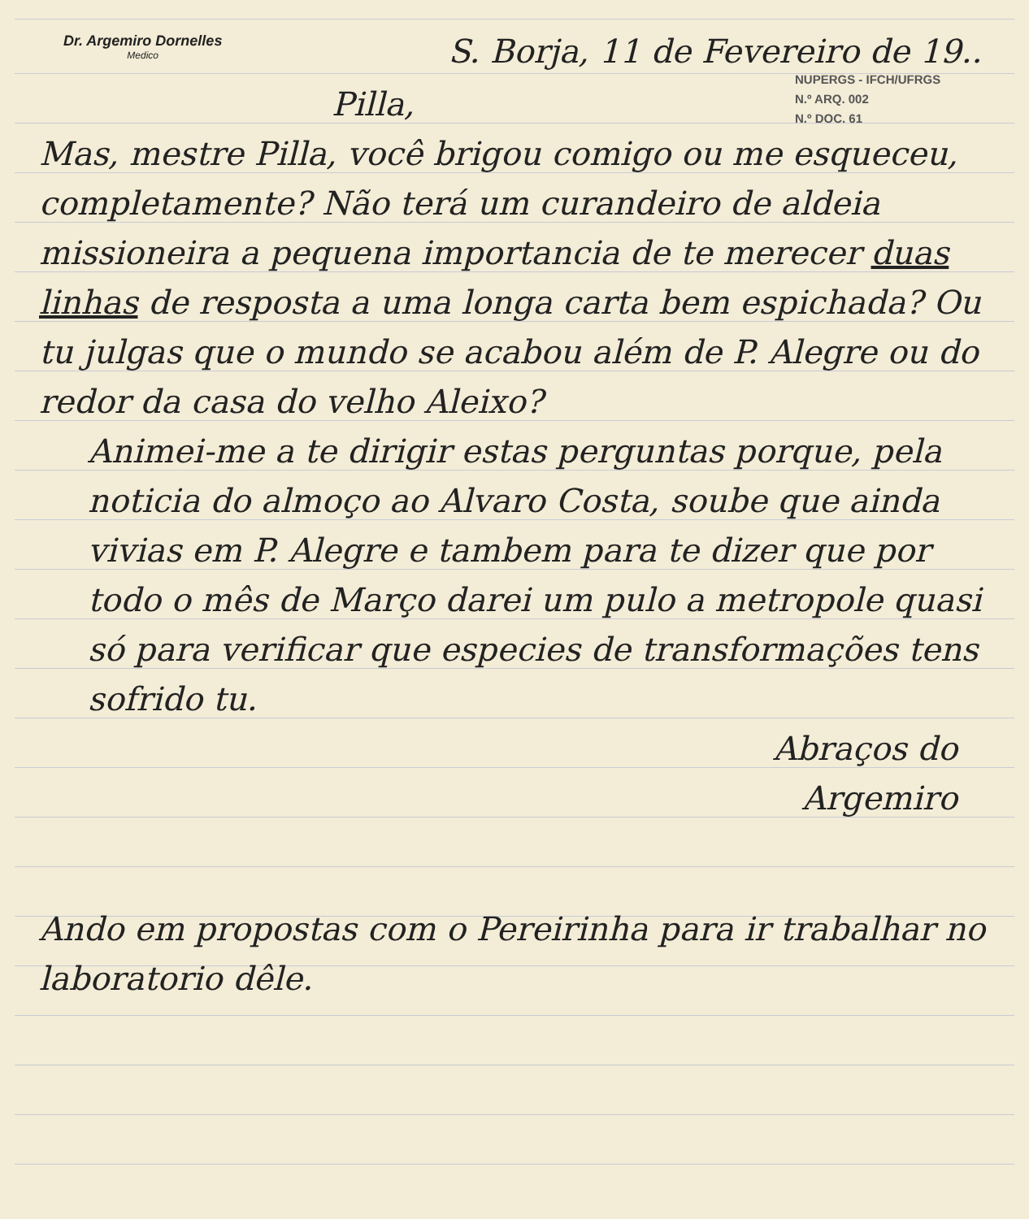Dr. Argemiro Dornelles
Medico
S. Borja, 11 de Fevereiro de 19..
NUPERGS - IFCH/UFRGS
N.º ARQ. 002
N.º DOC. 61
Pilla,
Mas, mestre Pilla, você brigou comigo ou me esqueceu, completamente? Não terá um curandeiro de aldeia missioneira a pequena importancia de te merecer duas linhas de resposta a uma longa carta bem espichada? Ou tu julgas que o mundo se acabou além de P. Alegre ou do redor da casa do velho Aleixo?
Animei-me a te dirigir estas perguntas porque, pela noticia do almoço ao Alvaro Costa, soube que ainda vivias em P. Alegre e tambem para te dizer que por todo o mês de Março darei um pulo a metropole quasi só para verificar que especies de transformações tens sofrido tu.
Abraços do
Argemiro
Ando em propostas com o Pereirinha para ir trabalhar no laboratorio dêle.